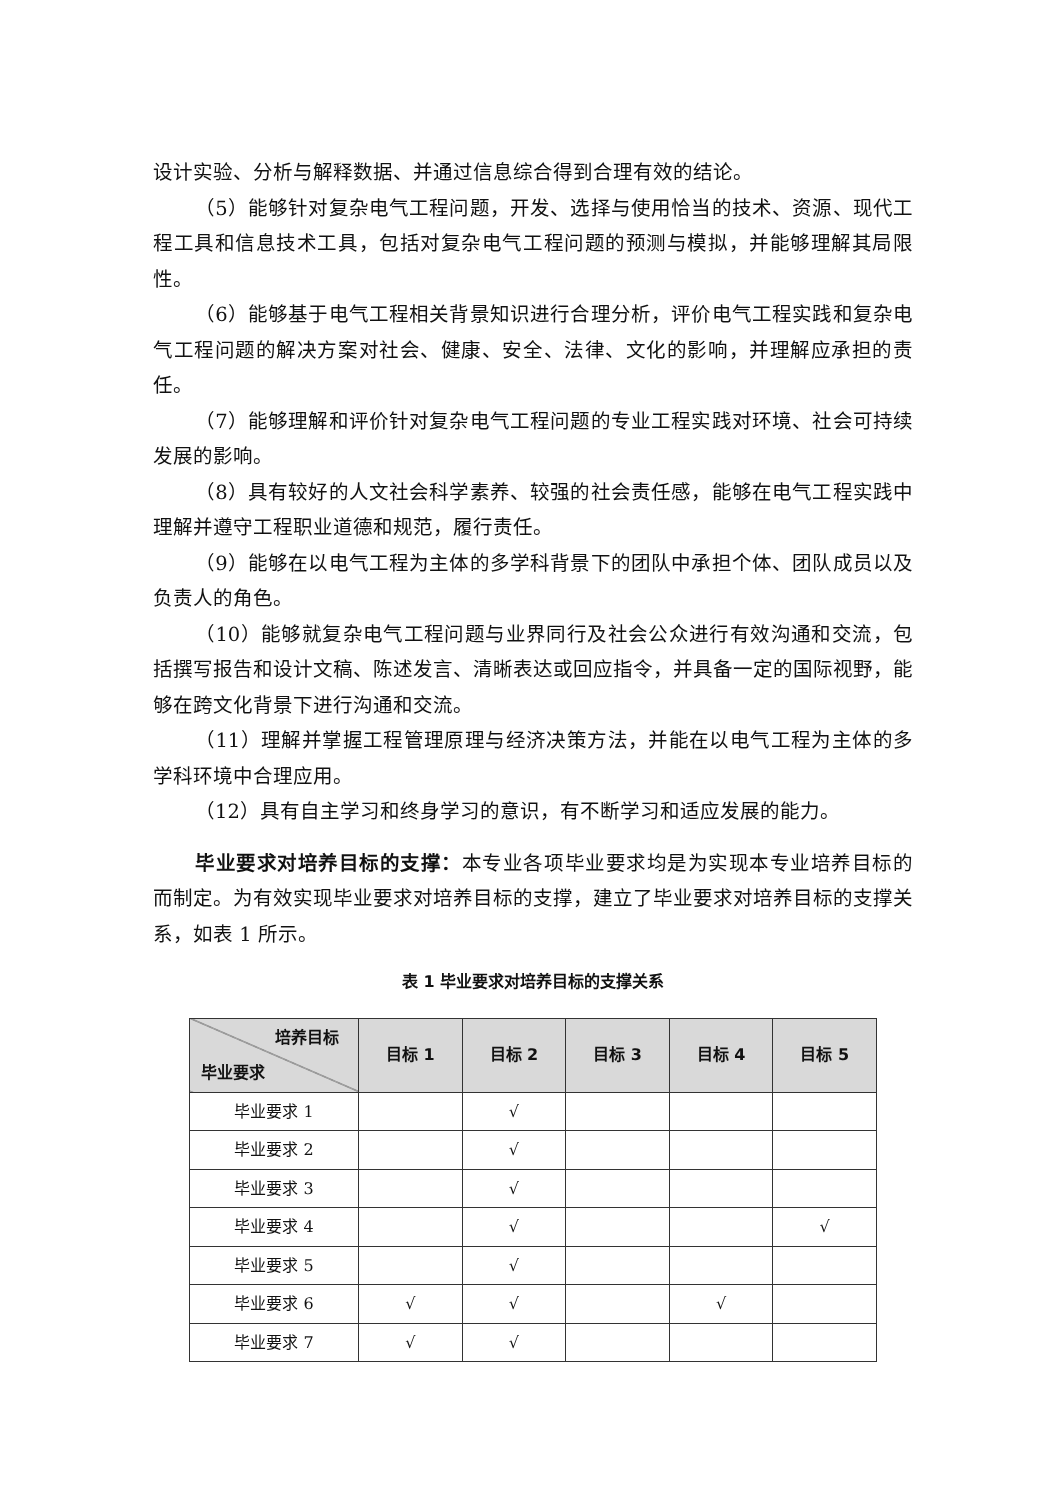设计实验、分析与解释数据、并通过信息综合得到合理有效的结论。
（5）能够针对复杂电气工程问题，开发、选择与使用恰当的技术、资源、现代工程工具和信息技术工具，包括对复杂电气工程问题的预测与模拟，并能够理解其局限性。
（6）能够基于电气工程相关背景知识进行合理分析，评价电气工程实践和复杂电气工程问题的解决方案对社会、健康、安全、法律、文化的影响，并理解应承担的责任。
（7）能够理解和评价针对复杂电气工程问题的专业工程实践对环境、社会可持续发展的影响。
（8）具有较好的人文社会科学素养、较强的社会责任感，能够在电气工程实践中理解并遵守工程职业道德和规范，履行责任。
（9）能够在以电气工程为主体的多学科背景下的团队中承担个体、团队成员以及负责人的角色。
（10）能够就复杂电气工程问题与业界同行及社会公众进行有效沟通和交流，包括撰写报告和设计文稿、陈述发言、清晰表达或回应指令，并具备一定的国际视野，能够在跨文化背景下进行沟通和交流。
（11）理解并掌握工程管理原理与经济决策方法，并能在以电气工程为主体的多学科环境中合理应用。
（12）具有自主学习和终身学习的意识，有不断学习和适应发展的能力。
毕业要求对培养目标的支撑：本专业各项毕业要求均是为实现本专业培养目标的而制定。为有效实现毕业要求对培养目标的支撑，建立了毕业要求对培养目标的支撑关系，如表 1 所示。
表 1 毕业要求对培养目标的支撑关系
| 培养目标 毕业要求 | 目标 1 | 目标 2 | 目标 3 | 目标 4 | 目标 5 |
| --- | --- | --- | --- | --- | --- |
| 毕业要求 1 | | √ | | | |
| 毕业要求 2 | | √ | | | |
| 毕业要求 3 | | √ | | | |
| 毕业要求 4 | | √ | | | √ |
| 毕业要求 5 | | √ | | | |
| 毕业要求 6 | √ | √ | | √ | |
| 毕业要求 7 | √ | √ | | | |